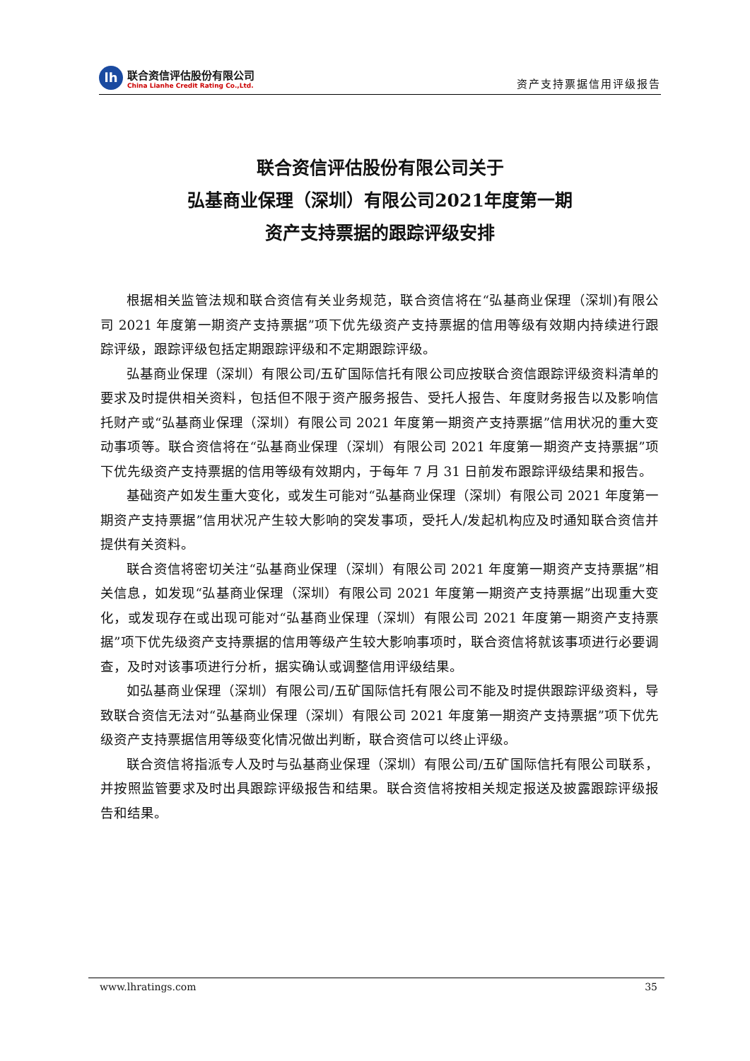lh
联合资信评估股份有限公司
China Lianhe Credit Rating Co.,Ltd.
资产支持票据信用评级报告
联合资信评估股份有限公司关于
弘基商业保理（深圳）有限公司2021年度第一期
资产支持票据的跟踪评级安排
根据相关监管法规和联合资信有关业务规范，联合资信将在“弘基商业保理（深圳)有限公司 2021 年度第一期资产支持票据”项下优先级资产支持票据的信用等级有效期内持续进行跟踪评级，跟踪评级包括定期跟踪评级和不定期跟踪评级。
弘基商业保理（深圳）有限公司/五矿国际信托有限公司应按联合资信跟踪评级资料清单的要求及时提供相关资料，包括但不限于资产服务报告、受托人报告、年度财务报告以及影响信托财产或“弘基商业保理（深圳）有限公司 2021 年度第一期资产支持票据”信用状况的重大变动事项等。联合资信将在“弘基商业保理（深圳）有限公司 2021 年度第一期资产支持票据”项下优先级资产支持票据的信用等级有效期内，于每年 7 月 31 日前发布跟踪评级结果和报告。
基础资产如发生重大变化，或发生可能对“弘基商业保理（深圳）有限公司 2021 年度第一期资产支持票据”信用状况产生较大影响的突发事项，受托人/发起机构应及时通知联合资信并提供有关资料。
联合资信将密切关注“弘基商业保理（深圳）有限公司 2021 年度第一期资产支持票据”相关信息，如发现“弘基商业保理（深圳）有限公司 2021 年度第一期资产支持票据”出现重大变化，或发现存在或出现可能对“弘基商业保理（深圳）有限公司 2021 年度第一期资产支持票据”项下优先级资产支持票据的信用等级产生较大影响事项时，联合资信将就该事项进行必要调查，及时对该事项进行分析，据实确认或调整信用评级结果。
如弘基商业保理（深圳）有限公司/五矿国际信托有限公司不能及时提供跟踪评级资料，导致联合资信无法对“弘基商业保理（深圳）有限公司 2021 年度第一期资产支持票据”项下优先级资产支持票据信用等级变化情况做出判断，联合资信可以终止评级。
联合资信将指派专人及时与弘基商业保理（深圳）有限公司/五矿国际信托有限公司联系，并按照监管要求及时出具跟踪评级报告和结果。联合资信将按相关规定报送及披露跟踪评级报告和结果。
www.lhratings.com 35